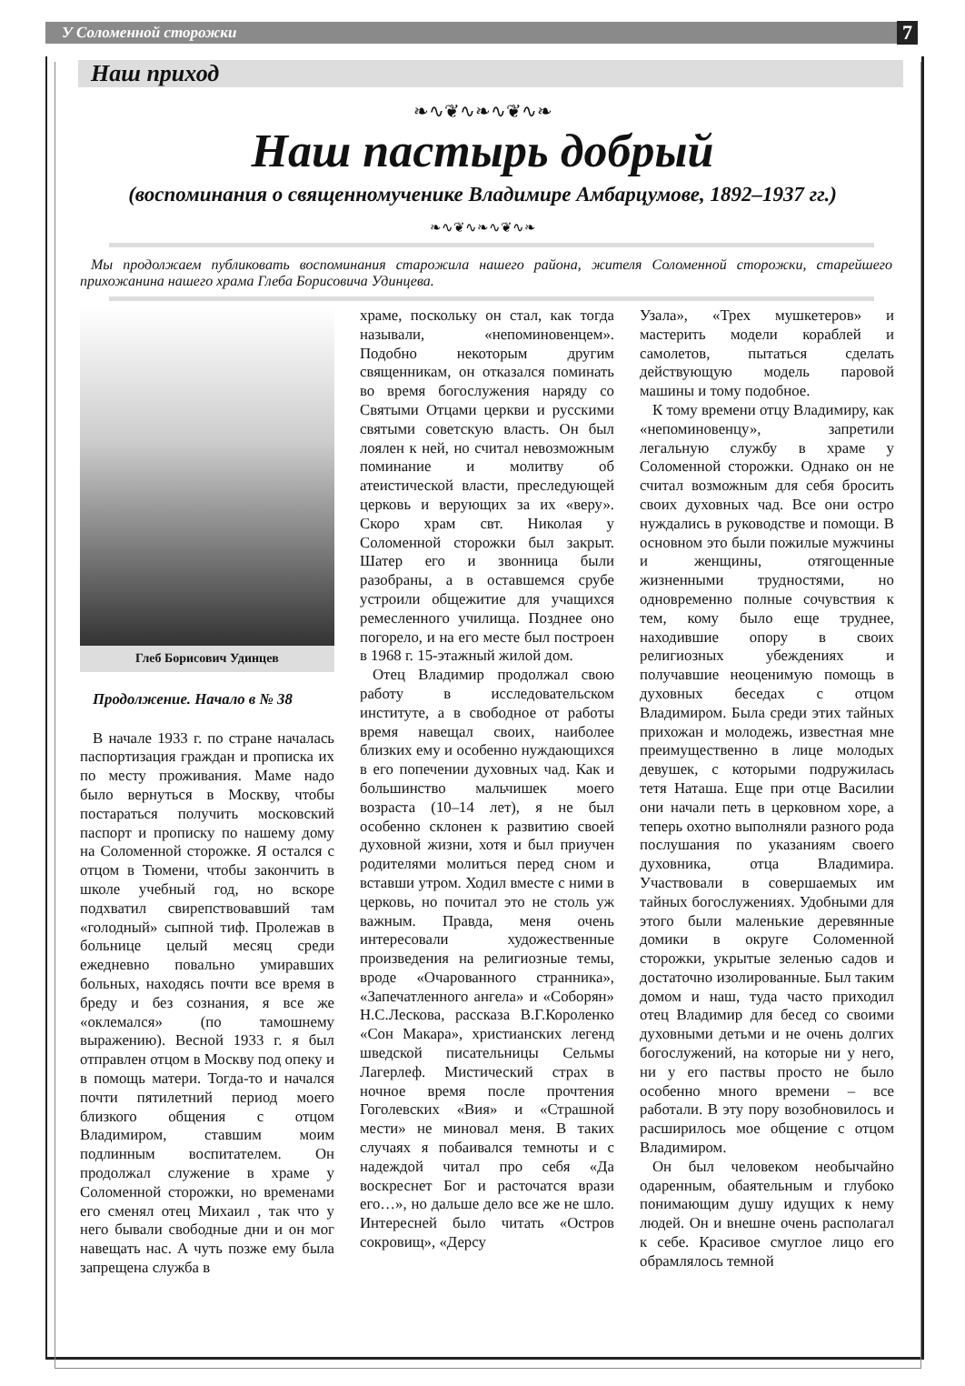У Соломенной сторожки 7
Наш приход
❧∿❦∿❧∿❦∿❧
Наш пастырь добрый
(воспоминания о священномученике Владимире Амбарцумове, 1892–1937 гг.)
❧∿❦∿❧∿❦∿❧
Мы продолжаем публиковать воспоминания старожила нашего района, жителя Соломенной сторожки, старейшего прихожанина нашего храма Глеба Борисовича Удинцева.
Глеб Борисович Удинцев
Продолжение. Начало в № 38
В начале 1933 г. по стране началась паспортизация граждан и прописка их по месту проживания. Маме надо было вернуться в Москву, чтобы постараться получить московский паспорт и прописку по нашему дому на Соломенной сторожке. Я остался с отцом в Тюмени, чтобы закончить в школе учебный год, но вскоре подхватил свирепствовавший там «голодный» сыпной тиф. Пролежав в больнице целый месяц среди ежедневно повально умиравших больных, находясь почти все время в бреду и без сознания, я все же «оклемался» (по тамошнему выражению). Весной 1933 г. я был отправлен отцом в Москву под опеку и в помощь матери. Тогда-то и начался почти пятилетний период моего близкого общения с отцом Владимиром, ставшим моим подлинным воспитателем. Он продолжал служение в храме у Соломенной сторожки, но временами его сменял отец Михаил , так что у него бывали свободные дни и он мог навещать нас. А чуть позже ему была запрещена служба в
храме, поскольку он стал, как тогда называли, «непоминовенцем». Подобно некоторым другим священникам, он отказался поминать во время богослужения наряду со Святыми Отцами церкви и русскими святыми советскую власть. Он был лоялен к ней, но считал невозможным поминание и молитву об атеистической власти, преследующей церковь и верующих за их «веру». Скоро храм свт. Николая у Соломенной сторожки был закрыт. Шатер его и звонница были разобраны, а в оставшемся срубе устроили общежитие для учащихся ремесленного училища. Позднее оно погорело, и на его месте был построен в 1968 г. 15-этажный жилой дом.
Отец Владимир продолжал свою работу в исследовательском институте, а в свободное от работы время навещал своих, наиболее близких ему и особенно нуждающихся в его попечении духовных чад. Как и большинство мальчишек моего возраста (10–14 лет), я не был особенно склонен к развитию своей духовной жизни, хотя и был приучен родителями молиться перед сном и вставши утром. Ходил вместе с ними в церковь, но почитал это не столь уж важным. Правда, меня очень интересовали художественные произведения на религиозные темы, вроде «Очарованного странника», «Запечатленного ангела» и «Соборян» Н.С.Лескова, рассказа В.Г.Короленко «Сон Макара», христианских легенд шведской писательницы Сельмы Лагерлеф. Мистический страх в ночное время после прочтения Гоголевских «Вия» и «Страшной мести» не миновал меня. В таких случаях я побаивался темноты и с надеждой читал про себя «Да воскреснет Бог и расточатся врази его…», но дальше дело все же не шло. Интересней было читать «Остров сокровищ», «Дерсу
Узала», «Трех мушкетеров» и мастерить модели кораблей и самолетов, пытаться сделать действующую модель паровой машины и тому подобное.
К тому времени отцу Владимиру, как «непоминовенцу», запретили легальную службу в храме у Соломенной сторожки. Однако он не считал возможным для себя бросить своих духовных чад. Все они остро нуждались в руководстве и помощи. В основном это были пожилые мужчины и женщины, отягощенные жизненными трудностями, но одновременно полные сочувствия к тем, кому было еще труднее, находившие опору в своих религиозных убеждениях и получавшие неоценимую помощь в духовных беседах с отцом Владимиром. Была среди этих тайных прихожан и молодежь, известная мне преимущественно в лице молодых девушек, с которыми подружилась тетя Наташа. Еще при отце Василии они начали петь в церковном хоре, а теперь охотно выполняли разного рода послушания по указаниям своего духовника, отца Владимира. Участвовали в совершаемых им тайных богослужениях. Удобными для этого были маленькие деревянные домики в округе Соломенной сторожки, укрытые зеленью садов и достаточно изолированные. Был таким домом и наш, туда часто приходил отец Владимир для бесед со своими духовными детьми и не очень долгих богослужений, на которые ни у него, ни у его паствы просто не было особенно много времени – все работали. В эту пору возобновилось и расширилось мое общение с отцом Владимиром.
Он был человеком необычайно одаренным, обаятельным и глубоко понимающим душу идущих к нему людей. Он и внешне очень располагал к себе. Красивое смуглое лицо его обрамлялось темной